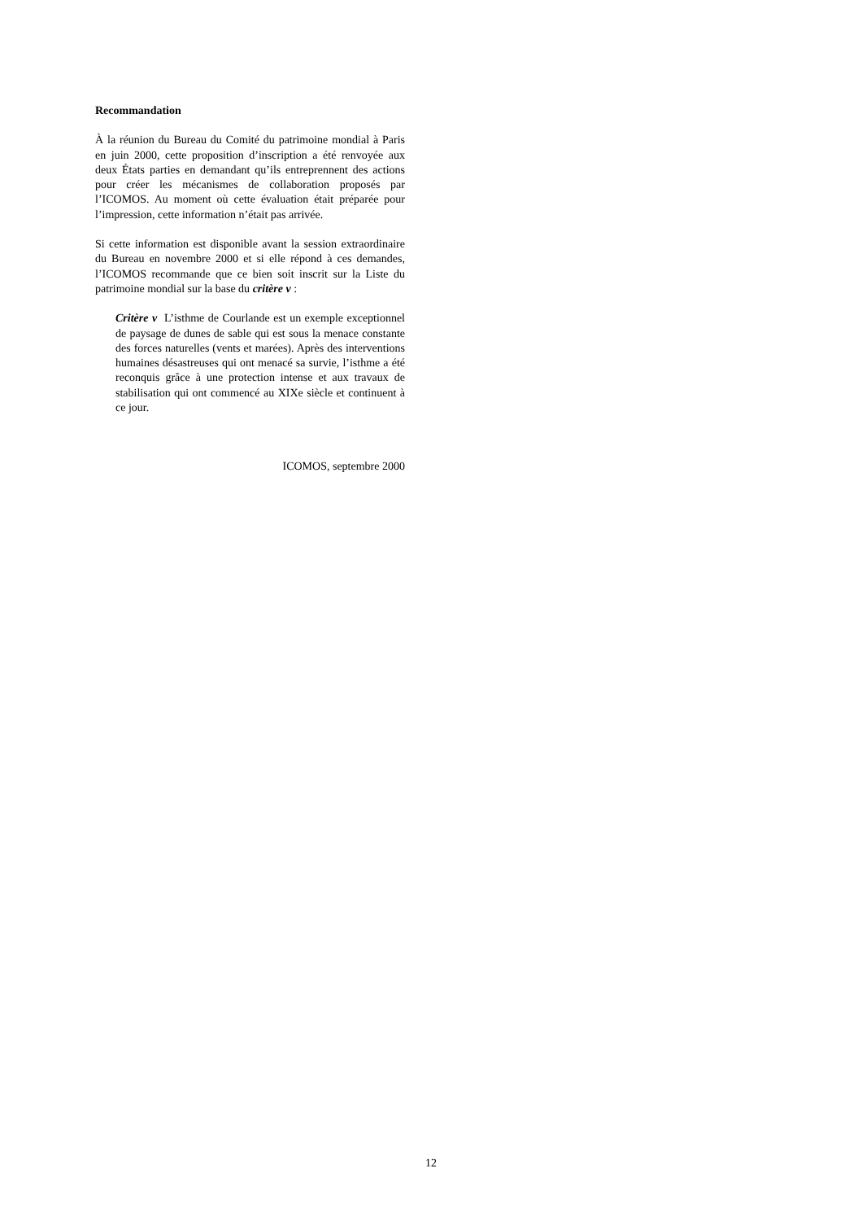Recommandation
À la réunion du Bureau du Comité du patrimoine mondial à Paris en juin 2000, cette proposition d’inscription a été renvoyée aux deux États parties en demandant qu’ils entreprennent des actions pour créer les mécanismes de collaboration proposés par l’ICOMOS. Au moment où cette évaluation était préparée pour l’impression, cette information n’était pas arrivée.
Si cette information est disponible avant la session extraordinaire du Bureau en novembre 2000 et si elle répond à ces demandes, l’ICOMOS recommande que ce bien soit inscrit sur la Liste du patrimoine mondial sur la base du critère v :
Critère v L’isthme de Courlande est un exemple exceptionnel de paysage de dunes de sable qui est sous la menace constante des forces naturelles (vents et marées). Après des interventions humaines désastreuses qui ont menacé sa survie, l’isthme a été reconquis grâce à une protection intense et aux travaux de stabilisation qui ont commencé au XIXe siècle et continuent à ce jour.
ICOMOS, septembre 2000
12